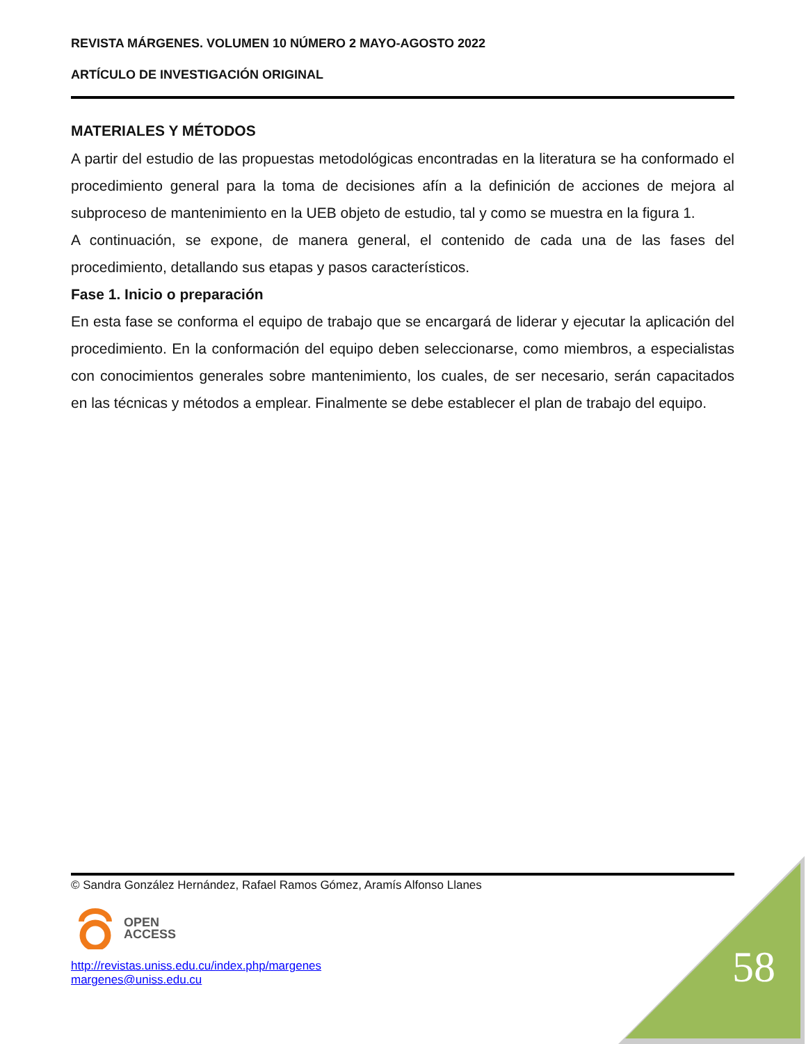REVISTA MÁRGENES. VOLUMEN 10 NÚMERO 2 MAYO-AGOSTO 2022
ARTÍCULO DE INVESTIGACIÓN ORIGINAL
MATERIALES Y MÉTODOS
A partir del estudio de las propuestas metodológicas encontradas en la literatura se ha conformado el procedimiento general para la toma de decisiones afín a la definición de acciones de mejora al subproceso de mantenimiento en la UEB objeto de estudio, tal y como se muestra en la figura 1.
A continuación, se expone, de manera general, el contenido de cada una de las fases del procedimiento, detallando sus etapas y pasos característicos.
Fase 1. Inicio o preparación
En esta fase se conforma el equipo de trabajo que se encargará de liderar y ejecutar la aplicación del procedimiento. En la conformación del equipo deben seleccionarse, como miembros, a especialistas con conocimientos generales sobre mantenimiento, los cuales, de ser necesario, serán capacitados en las técnicas y métodos a emplear. Finalmente se debe establecer el plan de trabajo del equipo.
© Sandra González Hernández, Rafael Ramos Gómez, Aramís Alfonso Llanes
OPEN
ACCESS
http://revistas.uniss.edu.cu/index.php/margenes
margenes@uniss.edu.cu
58